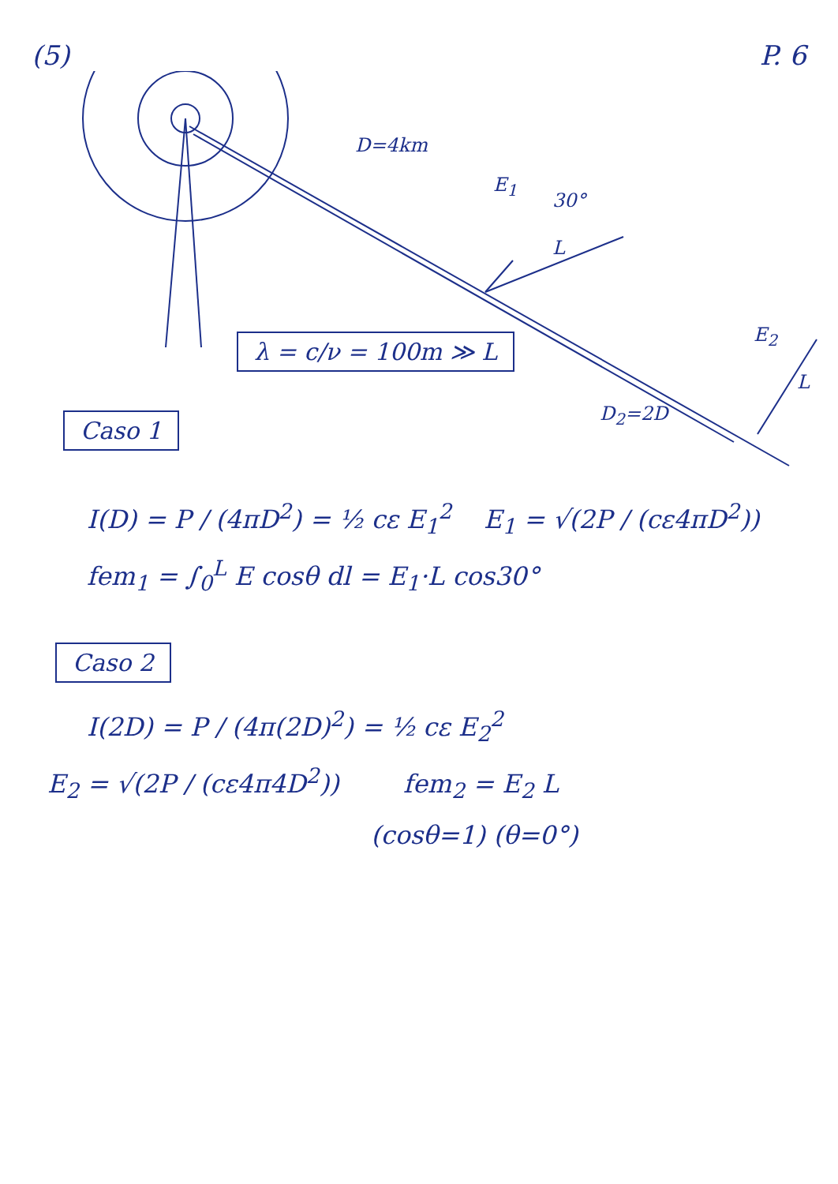(5) P. 6
D=4km
E<sub>1</sub>
30°
L
E<sub>2</sub>
L
D<sub>2</sub>=2D
λ = c/ν = 100m ≫ L
Caso 1
I(D) = P / (4πD<sup>2</sup>) = ½ cε E<sub>1</sub><sup>2</sup> E<sub>1</sub> = √(2P / (cε4πD<sup>2</sup>))
fem<sub>1</sub> = ∫<sub>0</sub><sup>L</sup> E cosθ dl = E<sub>1</sub>·L cos30°
Caso 2
I(2D) = P / (4π(2D)<sup>2</sup>) = ½ cε E<sub>2</sub><sup>2</sup>
E<sub>2</sub> = √(2P / (cε4π4D<sup>2</sup>)) fem<sub>2</sub> = E<sub>2</sub> L
(cosθ=1) (θ=0°)